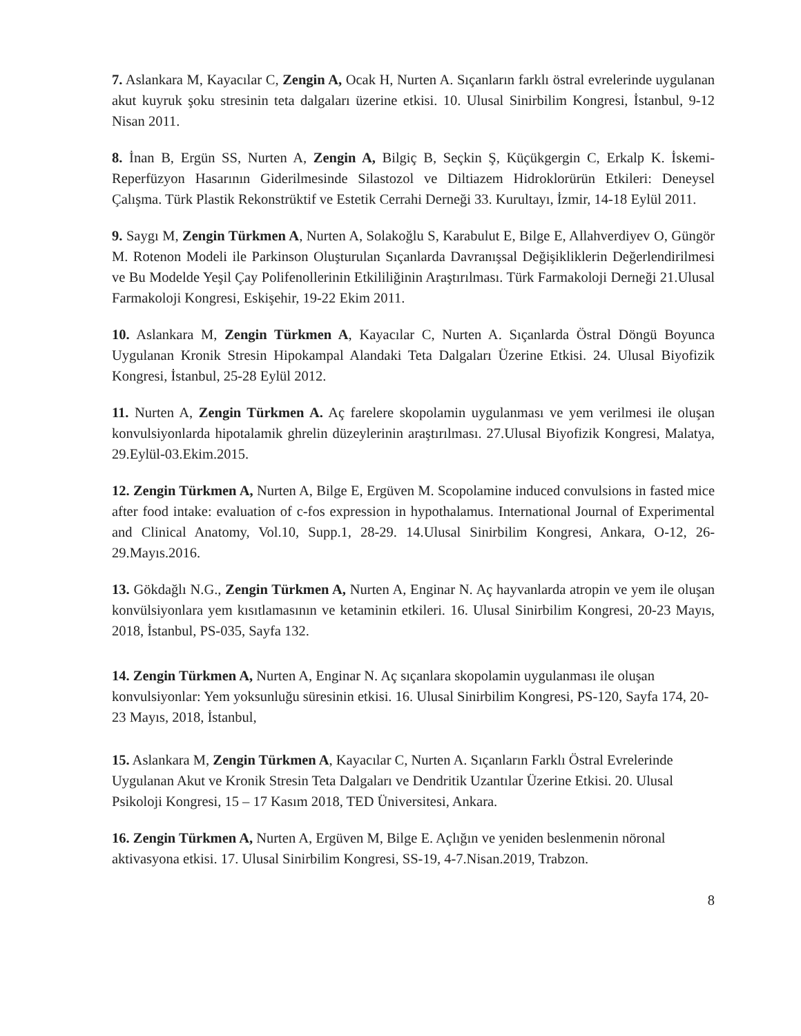7. Aslankara M, Kayacılar C, Zengin A, Ocak H, Nurten A. Sıçanların farklı östral evrelerinde uygulanan akut kuyruk şoku stresinin teta dalgaları üzerine etkisi. 10. Ulusal Sinirbilim Kongresi, İstanbul, 9-12 Nisan 2011.
8. İnan B, Ergün SS, Nurten A, Zengin A, Bilgiç B, Seçkin Ş, Küçükgergin C, Erkalp K. İskemi-Reperfüzyon Hasarının Giderilmesinde Silastozol ve Diltiazem Hidroklorürün Etkileri: Deneysel Çalışma. Türk Plastik Rekonstrüktif ve Estetik Cerrahi Derneği 33. Kurultayı, İzmir, 14-18 Eylül 2011.
9. Saygı M, Zengin Türkmen A, Nurten A, Solakoğlu S, Karabulut E, Bilge E, Allahverdiyev O, Güngör M. Rotenon Modeli ile Parkinson Oluşturulan Sıçanlarda Davranışsal Değişikliklerin Değerlendirilmesi ve Bu Modelde Yeşil Çay Polifenollerinin Etkililiğinin Araştırılması. Türk Farmakoloji Derneği 21.Ulusal Farmakoloji Kongresi, Eskişehir, 19-22 Ekim 2011.
10. Aslankara M, Zengin Türkmen A, Kayacılar C, Nurten A. Sıçanlarda Östral Döngü Boyunca Uygulanan Kronik Stresin Hipokampal Alandaki Teta Dalgaları Üzerine Etkisi. 24. Ulusal Biyofizik Kongresi, İstanbul, 25-28 Eylül 2012.
11. Nurten A, Zengin Türkmen A. Aç farelere skopolamin uygulanması ve yem verilmesi ile oluşan konvulsiyonlarda hipotalamik ghrelin düzeylerinin araştırılması. 27.Ulusal Biyofizik Kongresi, Malatya, 29.Eylül-03.Ekim.2015.
12. Zengin Türkmen A, Nurten A, Bilge E, Ergüven M. Scopolamine induced convulsions in fasted mice after food intake: evaluation of c-fos expression in hypothalamus. International Journal of Experimental and Clinical Anatomy, Vol.10, Supp.1, 28-29. 14.Ulusal Sinirbilim Kongresi, Ankara, O-12, 26-29.Mayıs.2016.
13. Gökdağlı N.G., Zengin Türkmen A, Nurten A, Enginar N. Aç hayvanlarda atropin ve yem ile oluşan konvülsiyonlara yem kısıtlamasının ve ketaminin etkileri. 16. Ulusal Sinirbilim Kongresi, 20-23 Mayıs, 2018, İstanbul, PS-035, Sayfa 132.
14. Zengin Türkmen A, Nurten A, Enginar N. Aç sıçanlara skopolamin uygulanması ile oluşan konvulsiyonlar: Yem yoksunluğu süresinin etkisi. 16. Ulusal Sinirbilim Kongresi, PS-120, Sayfa 174, 20-23 Mayıs, 2018, İstanbul,
15. Aslankara M, Zengin Türkmen A, Kayacılar C, Nurten A. Sıçanların Farklı Östral Evrelerinde Uygulanan Akut ve Kronik Stresin Teta Dalgaları ve Dendritik Uzantılar Üzerine Etkisi. 20. Ulusal Psikoloji Kongresi, 15 – 17 Kasım 2018, TED Üniversitesi, Ankara.
16. Zengin Türkmen A, Nurten A, Ergüven M, Bilge E. Açlığın ve yeniden beslenmenin nöronal aktivasyona etkisi. 17. Ulusal Sinirbilim Kongresi, SS-19, 4-7.Nisan.2019, Trabzon.
8